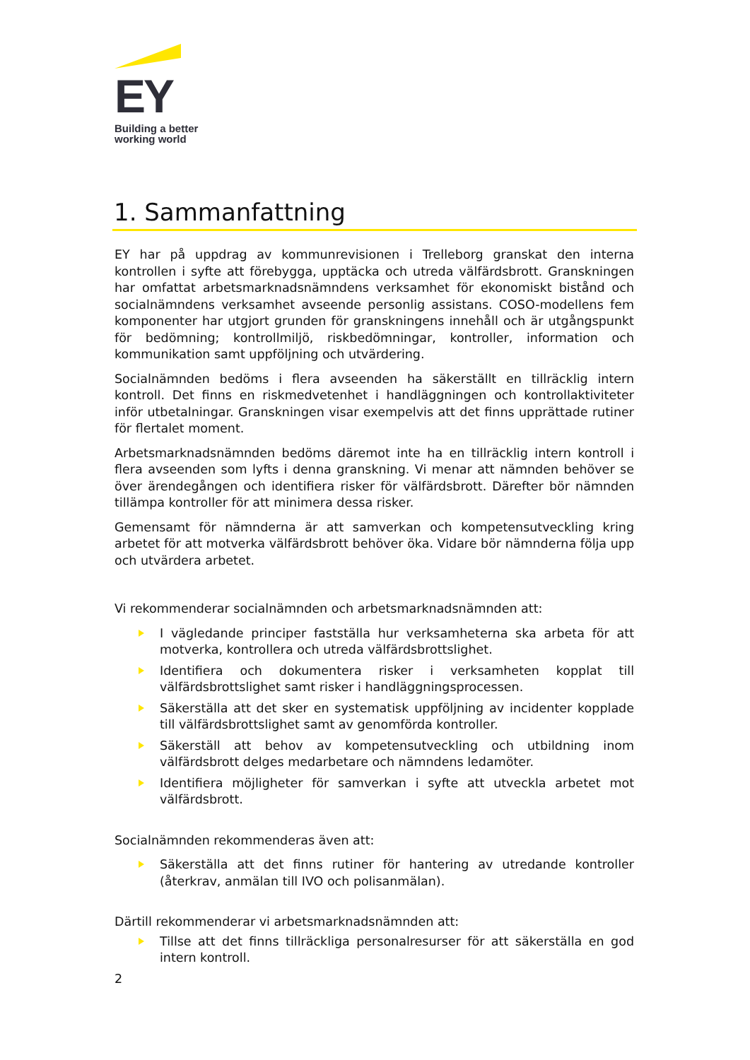EY
Building a better
working world
1. Sammanfattning
EY har på uppdrag av kommunrevisionen i Trelleborg granskat den interna kontrollen i syfte att förebygga, upptäcka och utreda välfärdsbrott. Granskningen har omfattat arbetsmarknadsnämndens verksamhet för ekonomiskt bistånd och socialnämndens verksamhet avseende personlig assistans. COSO-modellens fem komponenter har utgjort grunden för granskningens innehåll och är utgångspunkt för bedömning; kontrollmiljö, riskbedömningar, kontroller, information och kommunikation samt uppföljning och utvärdering.
Socialnämnden bedöms i flera avseenden ha säkerställt en tillräcklig intern kontroll. Det finns en riskmedvetenhet i handläggningen och kontrollaktiviteter inför utbetalningar. Granskningen visar exempelvis att det finns upprättade rutiner för flertalet moment.
Arbetsmarknadsnämnden bedöms däremot inte ha en tillräcklig intern kontroll i flera avseenden som lyfts i denna granskning. Vi menar att nämnden behöver se över ärendegången och identifiera risker för välfärdsbrott. Därefter bör nämnden tillämpa kontroller för att minimera dessa risker.
Gemensamt för nämnderna är att samverkan och kompetensutveckling kring arbetet för att motverka välfärdsbrott behöver öka. Vidare bör nämnderna följa upp och utvärdera arbetet.
Vi rekommenderar socialnämnden och arbetsmarknadsnämnden att:
I vägledande principer fastställa hur verksamheterna ska arbeta för att motverka, kontrollera och utreda välfärdsbrottslighet.
Identifiera och dokumentera risker i verksamheten kopplat till välfärdsbrottslighet samt risker i handläggningsprocessen.
Säkerställa att det sker en systematisk uppföljning av incidenter kopplade till välfärdsbrottslighet samt av genomförda kontroller.
Säkerställ att behov av kompetensutveckling och utbildning inom välfärdsbrott delges medarbetare och nämndens ledamöter.
Identifiera möjligheter för samverkan i syfte att utveckla arbetet mot välfärdsbrott.
Socialnämnden rekommenderas även att:
Säkerställa att det finns rutiner för hantering av utredande kontroller (återkrav, anmälan till IVO och polisanmälan).
Därtill rekommenderar vi arbetsmarknadsnämnden att:
Tillse att det finns tillräckliga personalresurser för att säkerställa en god intern kontroll.
2